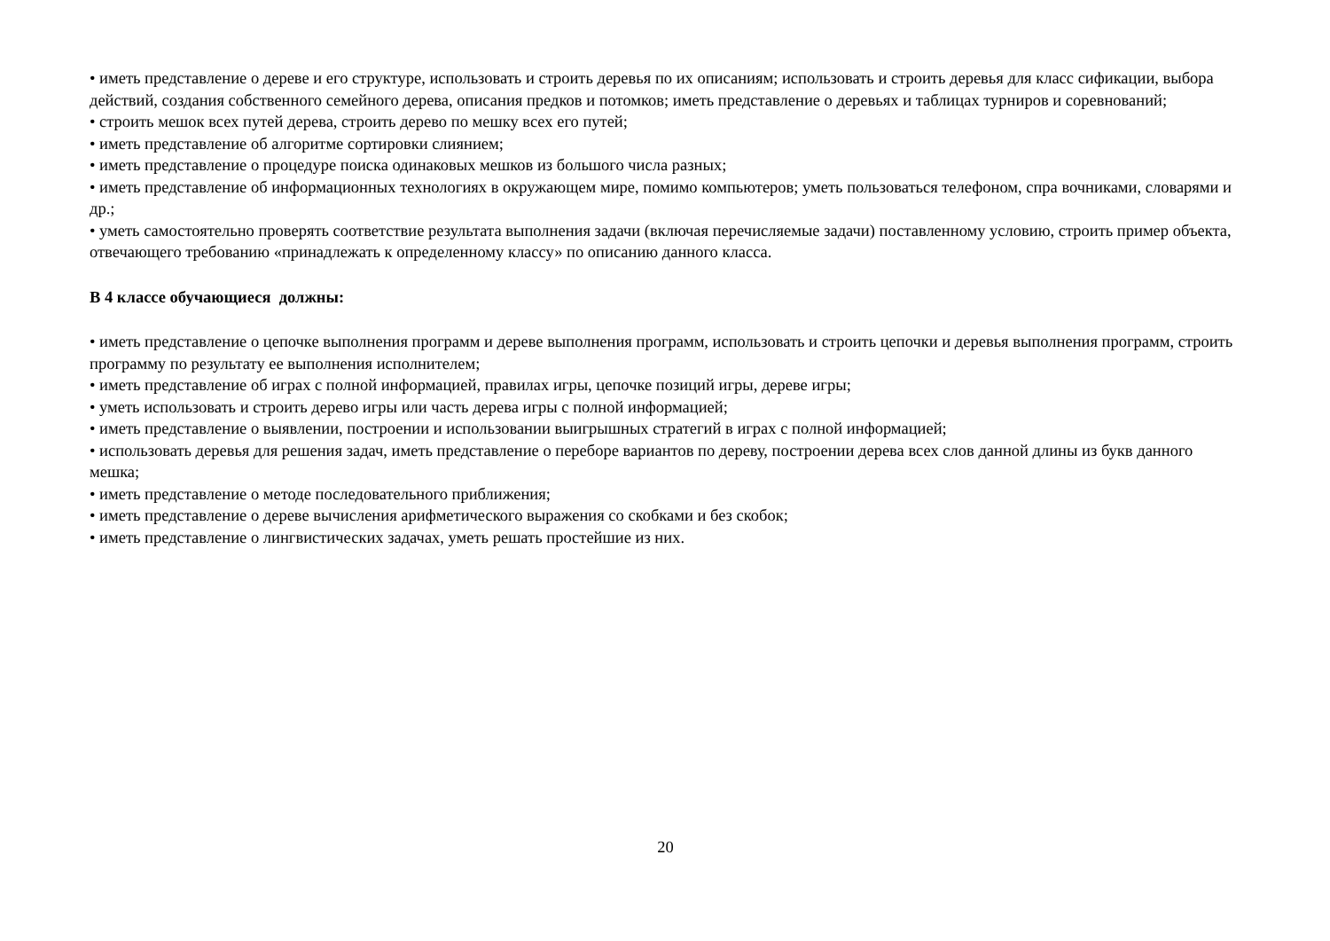• иметь представление о дереве и его структуре, использовать и строить деревья по их описаниям; использовать и строить деревья для класс сификации, выбора действий, создания собственного семейного дерева, описания предков и потомков; иметь представление о деревьях и таблицах турниров и соревнований;
• строить мешок всех путей дерева, строить дерево по мешку всех его путей;
• иметь представление об алгоритме сортировки слиянием;
• иметь представление о процедуре поиска одинаковых мешков из большого числа разных;
• иметь представление об информационных технологиях в окружающем мире, помимо компьютеров; уметь пользоваться телефоном, спра вочниками, словарями и др.;
• уметь самостоятельно проверять соответствие результата выполнения задачи (включая перечисляемые задачи) поставленному условию, строить пример объекта, отвечающего требованию «принадлежать к определенному классу» по описанию данного класса.
В 4 классе обучающиеся должны:
• иметь представление о цепочке выполнения программ и дереве выполнения программ, использовать и строить цепочки и деревья выполнения программ, строить программу по результату ее выполнения исполнителем;
• иметь представление об играх с полной информацией, правилах игры, цепочке позиций игры, дереве игры;
• уметь использовать и строить дерево игры или часть дерева игры с полной информацией;
• иметь представление о выявлении, построении и использовании выигрышных стратегий в играх с полной информацией;
• использовать деревья для решения задач, иметь представление о переборе вариантов по дереву, построении дерева всех слов данной длины из букв данного мешка;
• иметь представление о методе последовательного приближения;
• иметь представление о дереве вычисления арифметического выражения со скобками и без скобок;
• иметь представление о лингвистических задачах, уметь решать простейшие из них.
20